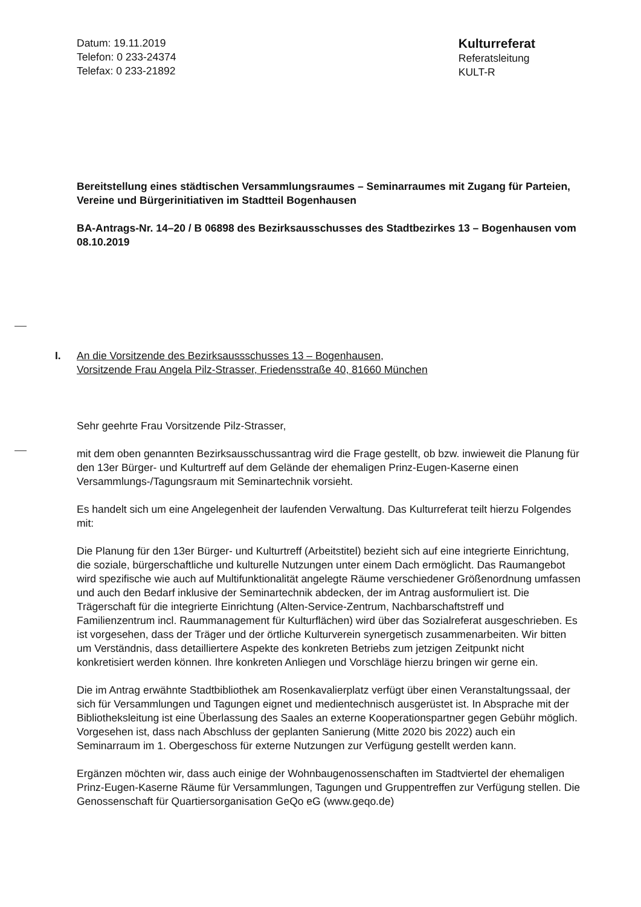Datum: 19.11.2019
Telefon: 0 233-24374
Telefax: 0 233-21892
Kulturreferat
Referatsleitung
KULT-R
Bereitstellung eines städtischen Versammlungsraumes – Seminarraumes mit Zugang für Parteien, Vereine und Bürgerinitiativen im Stadtteil Bogenhausen
BA-Antrags-Nr. 14–20 / B 06898 des Bezirksausschusses des Stadtbezirkes 13 – Bogenhausen vom 08.10.2019
I. An die Vorsitzende des Bezirksaussschusses 13 – Bogenhausen,
Vorsitzende Frau Angela Pilz-Strasser, Friedensstraße 40, 81660 München
Sehr geehrte Frau Vorsitzende Pilz-Strasser,
mit dem oben genannten Bezirksausschussantrag wird die Frage gestellt, ob bzw. inwieweit die Planung für den 13er Bürger- und Kulturtreff auf dem Gelände der ehemaligen Prinz-Eugen-Kaserne einen Versammlungs-/Tagungsraum mit Seminartechnik vorsieht.
Es handelt sich um eine Angelegenheit der laufenden Verwaltung. Das Kulturreferat teilt hierzu Folgendes mit:
Die Planung für den 13er Bürger- und Kulturtreff (Arbeitstitel) bezieht sich auf eine integrierte Einrichtung, die soziale, bürgerschaftliche und kulturelle Nutzungen unter einem Dach ermöglicht. Das Raumangebot wird spezifische wie auch auf Multifunktionalität angelegte Räume verschiedener Größenordnung umfassen und auch den Bedarf inklusive der Seminartechnik abdecken, der im Antrag ausformuliert ist. Die Trägerschaft für die integrierte Einrichtung (Alten-Service-Zentrum, Nachbarschaftstreff und Familienzentrum incl. Raummanagement für Kulturflächen) wird über das Sozialreferat ausgeschrieben. Es ist vorgesehen, dass der Träger und der örtliche Kulturverein synergetisch zusammenarbeiten. Wir bitten um Verständnis, dass detailliertere Aspekte des konkreten Betriebs zum jetzigen Zeitpunkt nicht konkretisiert werden können. Ihre konkreten Anliegen und Vorschläge hierzu bringen wir gerne ein.
Die im Antrag erwähnte Stadtbibliothek am Rosenkavalierplatz verfügt über einen Veranstaltungssaal, der sich für Versammlungen und Tagungen eignet und medientechnisch ausgerüstet ist. In Absprache mit der Bibliotheksleitung ist eine Überlassung des Saales an externe Kooperationspartner gegen Gebühr möglich. Vorgesehen ist, dass nach Abschluss der geplanten Sanierung (Mitte 2020 bis 2022) auch ein Seminarraum im 1. Obergeschoss für externe Nutzungen zur Verfügung gestellt werden kann.
Ergänzen möchten wir, dass auch einige der Wohnbaugenossenschaften im Stadtviertel der ehemaligen Prinz-Eugen-Kaserne Räume für Versammlungen, Tagungen und Gruppentreffen zur Verfügung stellen. Die Genossenschaft für Quartiersorganisation GeQo eG (www.geqo.de)